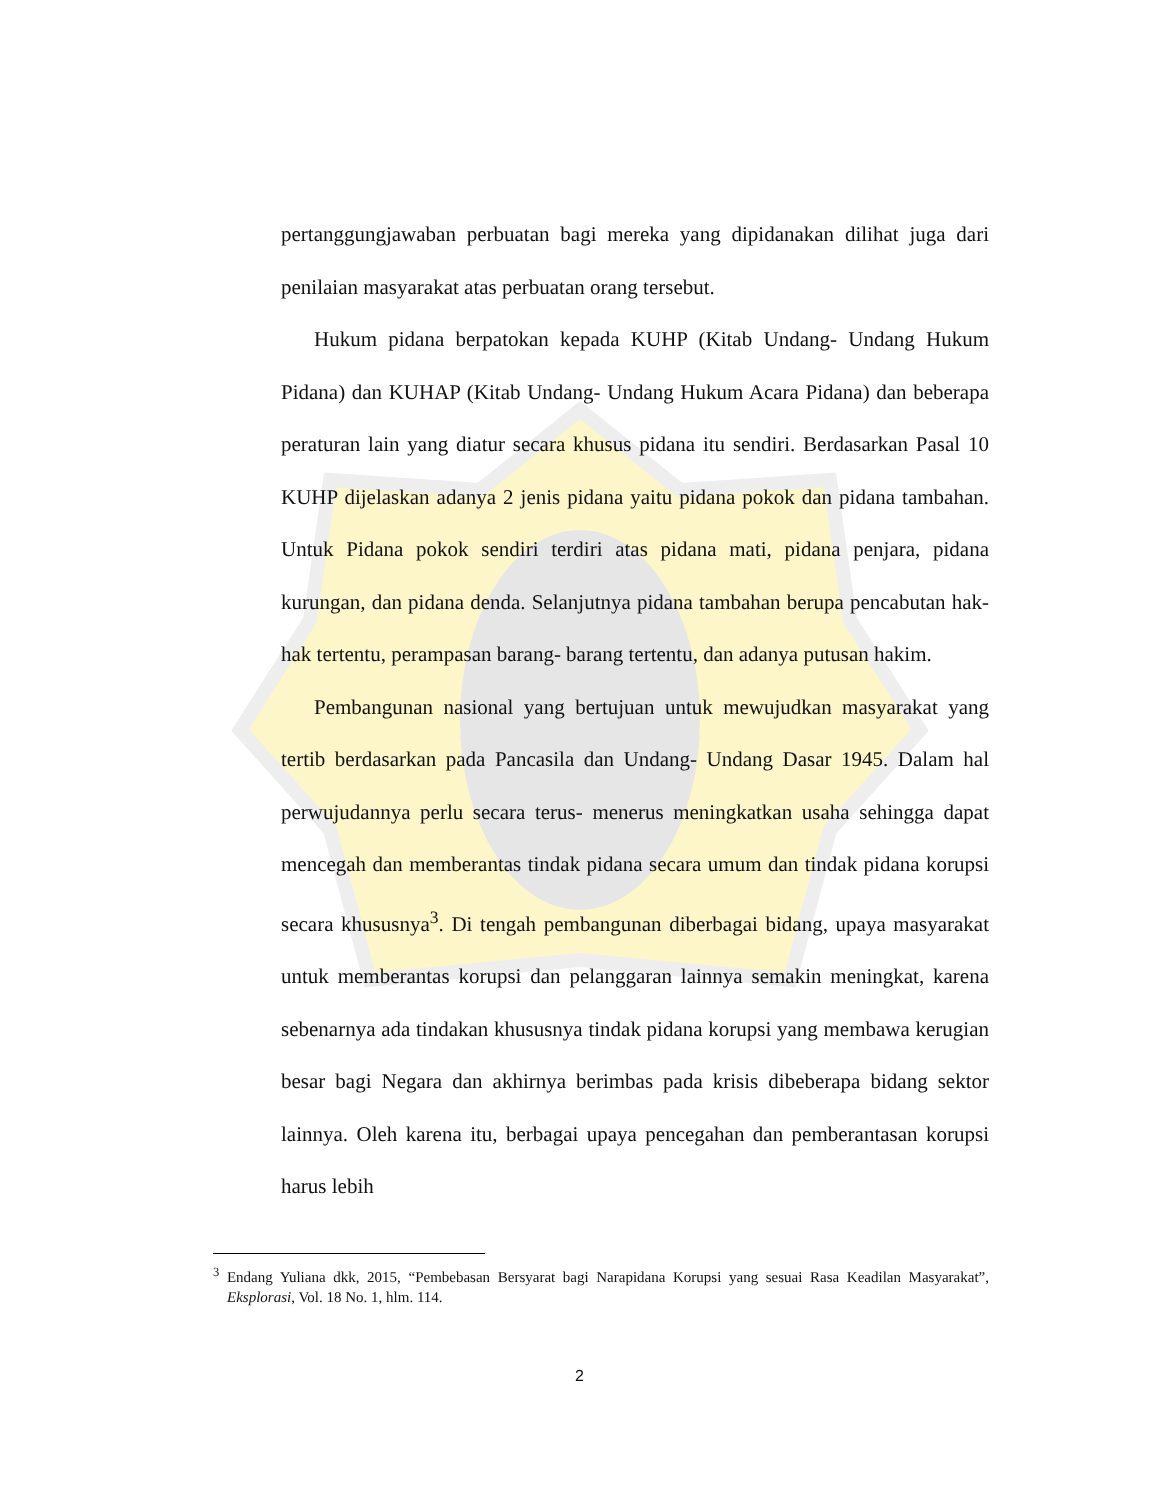pertanggungjawaban perbuatan bagi mereka yang dipidanakan dilihat juga dari penilaian masyarakat atas perbuatan orang tersebut.
Hukum pidana berpatokan kepada KUHP (Kitab Undang- Undang Hukum Pidana) dan KUHAP (Kitab Undang- Undang Hukum Acara Pidana) dan beberapa peraturan lain yang diatur secara khusus pidana itu sendiri. Berdasarkan Pasal 10 KUHP dijelaskan adanya 2 jenis pidana yaitu pidana pokok dan pidana tambahan. Untuk Pidana pokok sendiri terdiri atas pidana mati, pidana penjara, pidana kurungan, dan pidana denda. Selanjutnya pidana tambahan berupa pencabutan hak-hak tertentu, perampasan barang- barang tertentu, dan adanya putusan hakim.
Pembangunan nasional yang bertujuan untuk mewujudkan masyarakat yang tertib berdasarkan pada Pancasila dan Undang- Undang Dasar 1945. Dalam hal perwujudannya perlu secara terus- menerus meningkatkan usaha sehingga dapat mencegah dan memberantas tindak pidana secara umum dan tindak pidana korupsi secara khususnya<sup>3</sup>. Di tengah pembangunan diberbagai bidang, upaya masyarakat untuk memberantas korupsi dan pelanggaran lainnya semakin meningkat, karena sebenarnya ada tindakan khususnya tindak pidana korupsi yang membawa kerugian besar bagi Negara dan akhirnya berimbas pada krisis dibeberapa bidang sektor lainnya. Oleh karena itu, berbagai upaya pencegahan dan pemberantasan korupsi harus lebih
<sup>3</sup> Endang Yuliana dkk, 2015, “Pembebasan Bersyarat bagi Narapidana Korupsi yang sesuai Rasa Keadilan Masyarakat”, Eksplorasi, Vol. 18 No. 1, hlm. 114.
2